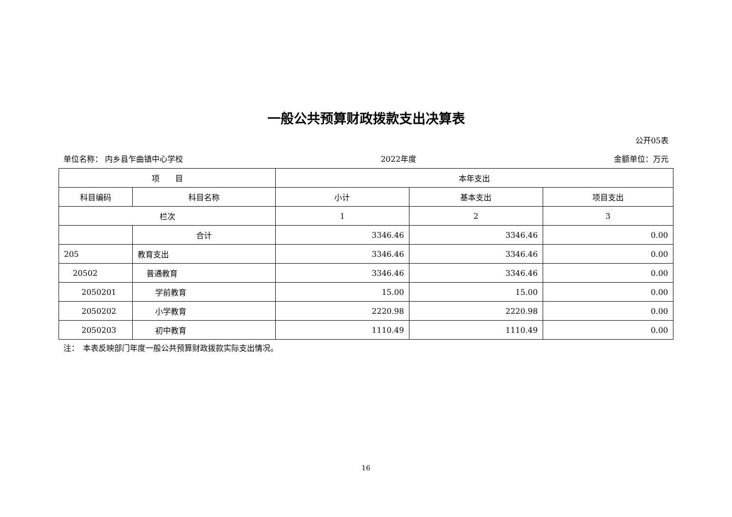一般公共预算财政拨款支出决算表
公开05表
单位名称： 内乡县乍曲镇中心学校 2022年度 金额单位：万元
| 项 目 | | 本年支出 | | |
| --- | --- | --- | --- | --- |
| 科目编码 | 科目名称 | 小计 | 基本支出 | 项目支出 |
| 栏次 | | 1 | 2 | 3 |
| | 合计 | 3346.46 | 3346.46 | 0.00 |
| 205 | 教育支出 | 3346.46 | 3346.46 | 0.00 |
| 20502 | 普通教育 | 3346.46 | 3346.46 | 0.00 |
| 2050201 | 学前教育 | 15.00 | 15.00 | 0.00 |
| 2050202 | 小学教育 | 2220.98 | 2220.98 | 0.00 |
| 2050203 | 初中教育 | 1110.49 | 1110.49 | 0.00 |
注：　本表反映部门年度一般公共预算财政拨款实际支出情况。
16